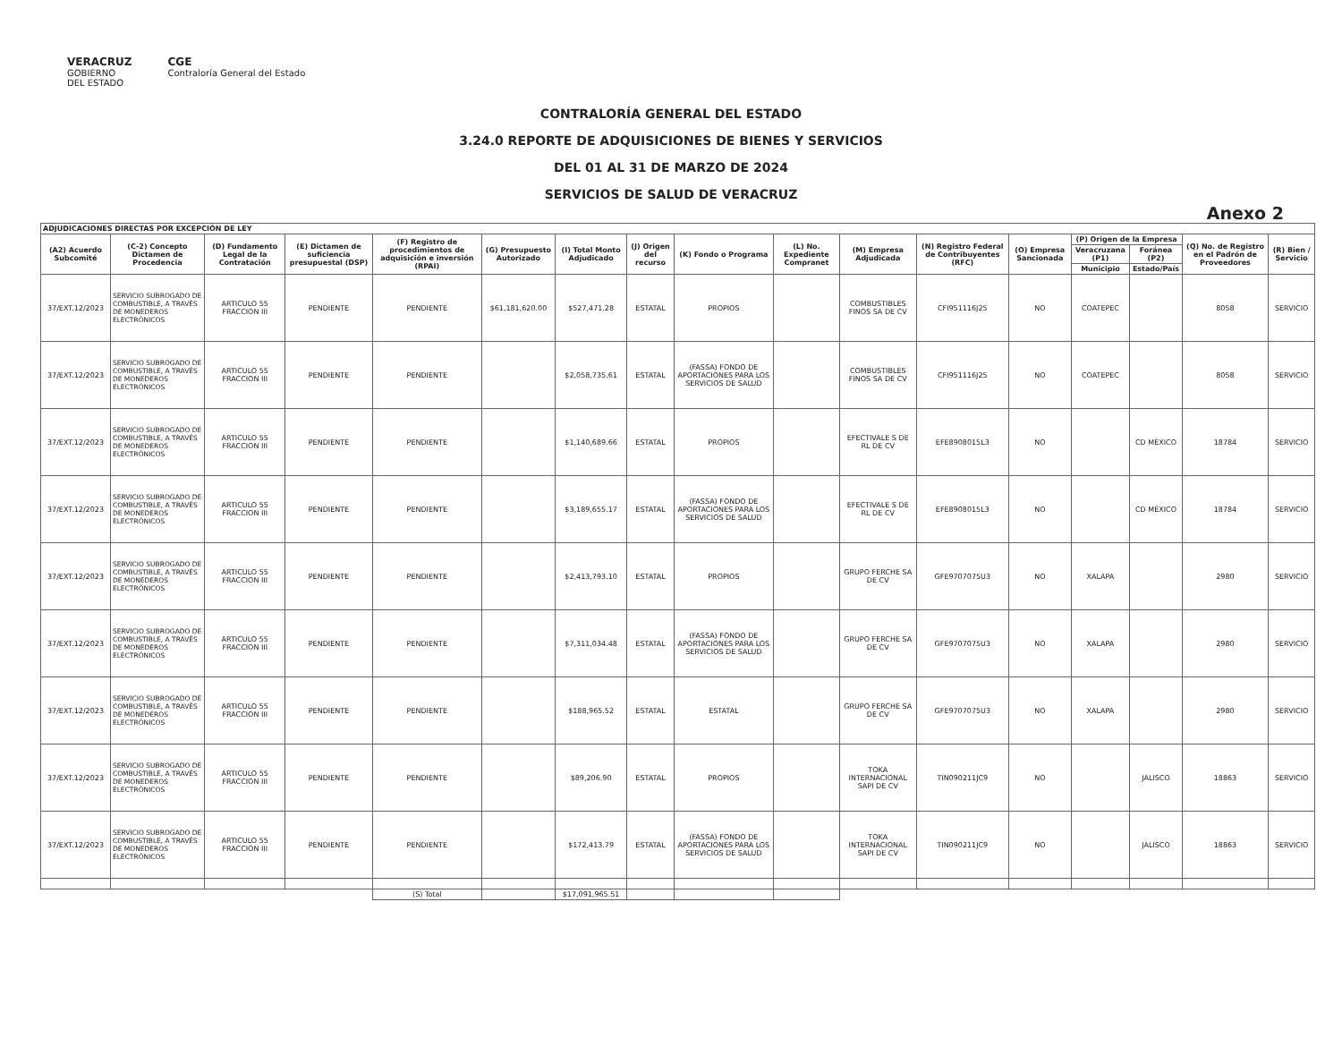VERACRUZ
GOBIERNO
DEL ESTADO
CGE
Contraloría General del Estado
CONTRALORÍA GENERAL DEL ESTADO
3.24.0 REPORTE DE ADQUISICIONES DE BIENES Y SERVICIOS
DEL 01 AL 31 DE MARZO DE 2024
SERVICIOS DE SALUD DE VERACRUZ
Anexo 2
| ADJUDICACIONES DIRECTAS POR EXCEPCIÓN DE LEY | | | | | | | | | | | | | | | | |
| --- | --- | --- | --- | --- | --- | --- | --- | --- | --- | --- | --- | --- | --- | --- | --- | --- |
| (A2) Acuerdo Subcomité | (C-2) Concepto Dictamen de Procedencia | (D) Fundamento Legal de la Contratación | (E) Dictamen de suficiencia presupuestal (DSP) | (F) Registro de procedimientos de adquisición e inversión (RPAI) | (G) Presupuesto Autorizado | (I) Total Monto Adjudicado | (J) Origen del recurso | (K) Fondo o Programa | (L) No. Expediente Compranet | (M) Empresa Adjudicada | (N) Registro Federal de Contribuyentes (RFC) | (O) Empresa Sancionada | (P) Origen de la Empresa | | (Q) No. de Registro en el Padrón de Proveedores | (R) Bien / Servicio |
| | | | | | | | | | | | | | Veracruzana (P1) | Foránea (P2) | | |
| | | | | | | | | | | | | | Municipio | Estado/País | | |
| 37/EXT.12/2023 | SERVICIO SUBROGADO DE COMBUSTIBLE, A TRAVÉS DE MONEDEROS ELECTRÓNICOS | ARTICULO 55 FRACCION III | PENDIENTE | PENDIENTE | $61,181,620.00 | $527,471.28 | ESTATAL | PROPIOS | | COMBUSTIBLES FINOS SA DE CV | CFI951116J25 | NO | COATEPEC | | 8058 | SERVICIO |
| 37/EXT.12/2023 | SERVICIO SUBROGADO DE COMBUSTIBLE, A TRAVÉS DE MONEDEROS ELECTRÓNICOS | ARTICULO 55 FRACCION III | PENDIENTE | PENDIENTE | | $2,058,735.61 | ESTATAL | (FASSA) FONDO DE APORTACIONES PARA LOS SERVICIOS DE SALUD | | COMBUSTIBLES FINOS SA DE CV | CFI951116J25 | NO | COATEPEC | | 8058 | SERVICIO |
| 37/EXT.12/2023 | SERVICIO SUBROGADO DE COMBUSTIBLE, A TRAVÉS DE MONEDEROS ELECTRÓNICOS | ARTICULO 55 FRACCION III | PENDIENTE | PENDIENTE | | $1,140,689.66 | ESTATAL | PROPIOS | | EFECTIVALE S DE RL DE CV | EFE8908015L3 | NO | | CD MÉXICO | 18784 | SERVICIO |
| 37/EXT.12/2023 | SERVICIO SUBROGADO DE COMBUSTIBLE, A TRAVÉS DE MONEDEROS ELECTRÓNICOS | ARTICULO 55 FRACCION III | PENDIENTE | PENDIENTE | | $3,189,655.17 | ESTATAL | (FASSA) FONDO DE APORTACIONES PARA LOS SERVICIOS DE SALUD | | EFECTIVALE S DE RL DE CV | EFE8908015L3 | NO | | CD MÉXICO | 18784 | SERVICIO |
| 37/EXT.12/2023 | SERVICIO SUBROGADO DE COMBUSTIBLE, A TRAVÉS DE MONEDEROS ELECTRÓNICOS | ARTICULO 55 FRACCION III | PENDIENTE | PENDIENTE | | $2,413,793.10 | ESTATAL | PROPIOS | | GRUPO FERCHE SA DE CV | GFE9707075U3 | NO | XALAPA | | 2980 | SERVICIO |
| 37/EXT.12/2023 | SERVICIO SUBROGADO DE COMBUSTIBLE, A TRAVÉS DE MONEDEROS ELECTRÓNICOS | ARTICULO 55 FRACCION III | PENDIENTE | PENDIENTE | | $7,311,034.48 | ESTATAL | (FASSA) FONDO DE APORTACIONES PARA LOS SERVICIOS DE SALUD | | GRUPO FERCHE SA DE CV | GFE9707075U3 | NO | XALAPA | | 2980 | SERVICIO |
| 37/EXT.12/2023 | SERVICIO SUBROGADO DE COMBUSTIBLE, A TRAVÉS DE MONEDEROS ELECTRÓNICOS | ARTICULO 55 FRACCION III | PENDIENTE | PENDIENTE | | $188,965.52 | ESTATAL | ESTATAL | | GRUPO FERCHE SA DE CV | GFE9707075U3 | NO | XALAPA | | 2980 | SERVICIO |
| 37/EXT.12/2023 | SERVICIO SUBROGADO DE COMBUSTIBLE, A TRAVÉS DE MONEDEROS ELECTRÓNICOS | ARTICULO 55 FRACCION III | PENDIENTE | PENDIENTE | | $89,206.90 | ESTATAL | PROPIOS | | TOKA INTERNACIONAL SAPI DE CV | TIN090211JC9 | NO | | JALISCO | 18863 | SERVICIO |
| 37/EXT.12/2023 | SERVICIO SUBROGADO DE COMBUSTIBLE, A TRAVÉS DE MONEDEROS ELECTRÓNICOS | ARTICULO 55 FRACCION III | PENDIENTE | PENDIENTE | | $172,413.79 | ESTATAL | (FASSA) FONDO DE APORTACIONES PARA LOS SERVICIOS DE SALUD | | TOKA INTERNACIONAL SAPI DE CV | TIN090211JC9 | NO | | JALISCO | 18863 | SERVICIO |
| | | | | (S) Total | | $17,091,965.51 | | | | | | | | | | |